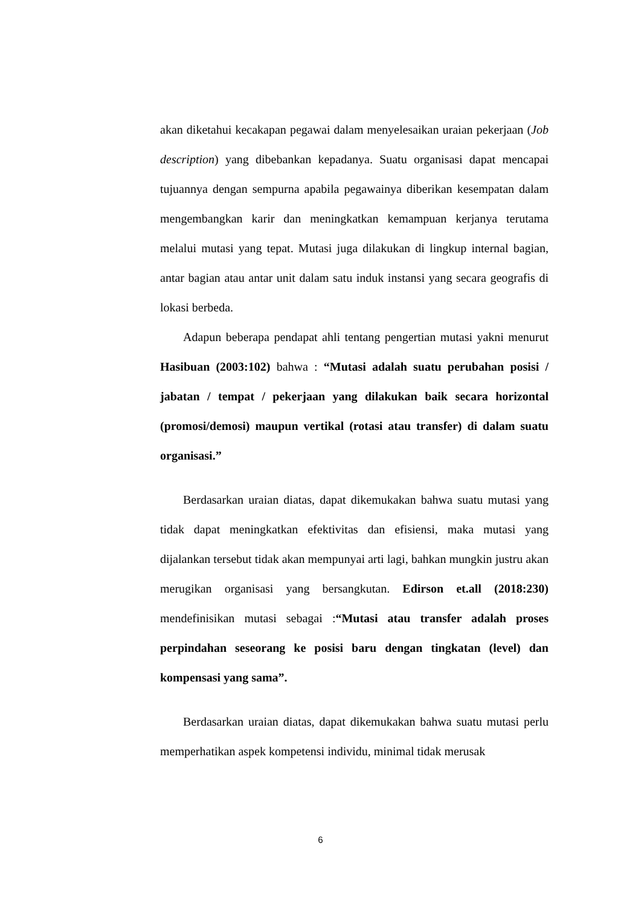akan diketahui kecakapan pegawai dalam menyelesaikan uraian pekerjaan (Job description) yang dibebankan kepadanya. Suatu organisasi dapat mencapai tujuannya dengan sempurna apabila pegawainya diberikan kesempatan dalam mengembangkan karir dan meningkatkan kemampuan kerjanya terutama melalui mutasi yang tepat. Mutasi juga dilakukan di lingkup internal bagian, antar bagian atau antar unit dalam satu induk instansi yang secara geografis di lokasi berbeda.
Adapun beberapa pendapat ahli tentang pengertian mutasi yakni menurut Hasibuan (2003:102) bahwa : “Mutasi adalah suatu perubahan posisi / jabatan / tempat / pekerjaan yang dilakukan baik secara horizontal (promosi/demosi) maupun vertikal (rotasi atau transfer) di dalam suatu organisasi.”
Berdasarkan uraian diatas, dapat dikemukakan bahwa suatu mutasi yang tidak dapat meningkatkan efektivitas dan efisiensi, maka mutasi yang dijalankan tersebut tidak akan mempunyai arti lagi, bahkan mungkin justru akan merugikan organisasi yang bersangkutan. Edirson et.all (2018:230) mendefinisikan mutasi sebagai :“Mutasi atau transfer adalah proses perpindahan seseorang ke posisi baru dengan tingkatan (level) dan kompensasi yang sama”.
Berdasarkan uraian diatas, dapat dikemukakan bahwa suatu mutasi perlu memperhatikan aspek kompetensi individu, minimal tidak merusak
6